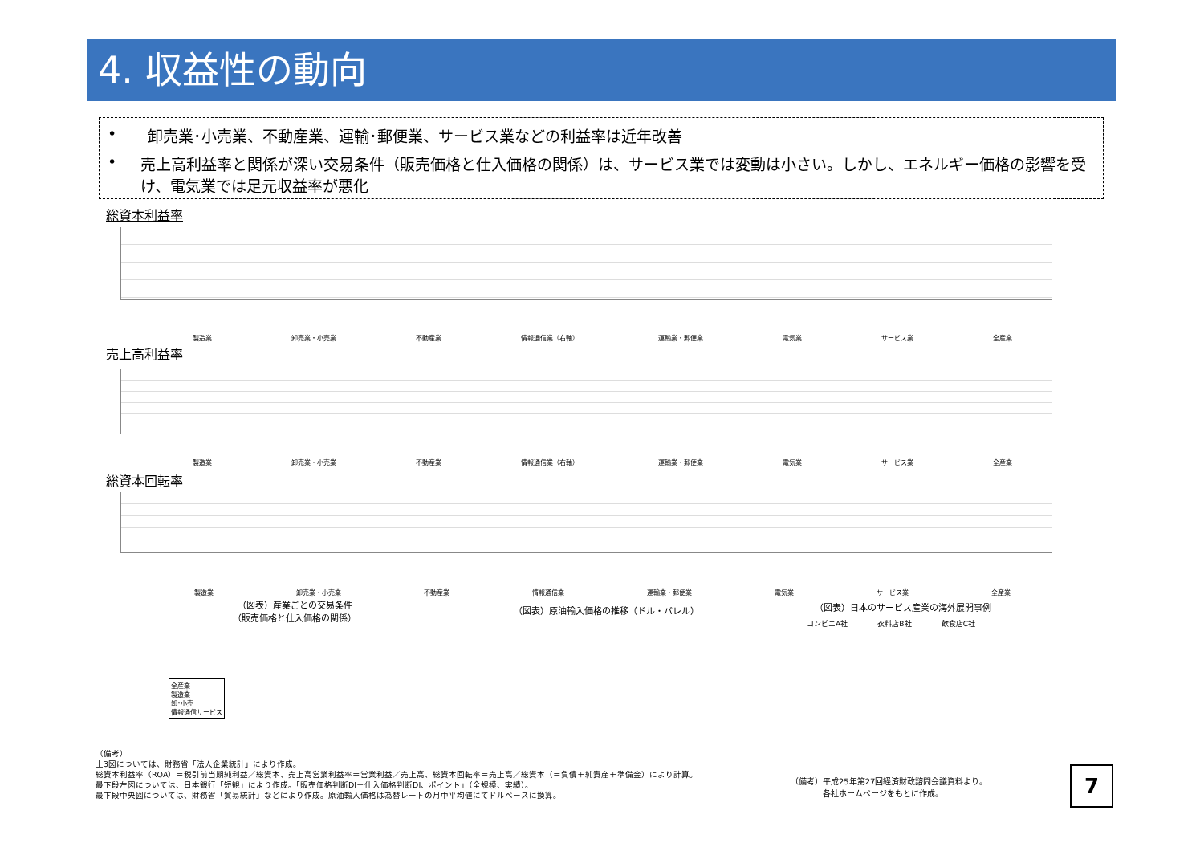4. 収益性の動向
• 卸売業･小売業、不動産業、運輸･郵便業、サービス業などの利益率は近年改善
• 売上高利益率と関係が深い交易条件（販売価格と仕入価格の関係）は、サービス業では変動は小さい。しかし、エネルギー価格の影響を受け、電気業では足元収益率が悪化
総資本利益率
製造業 卸売業・小売業 不動産業 情報通信業（右軸） 運輸業・郵便業 電気業 サービス業 全産業
売上高利益率
製造業 卸売業・小売業 不動産業 情報通信業（右軸） 運輸業・郵便業 電気業 サービス業 全産業
総資本回転率
製造業 卸売業・小売業 不動産業 情報通信業 運輸業・郵便業 電気業 サービス業 全産業
（図表）産業ごとの交易条件
（販売価格と仕入価格の関係）
全産業
製造業
卸･小売
情報通信サービス
（図表）原油輸入価格の推移（ドル・バレル）
（図表）日本のサービス産業の海外展開事例
コンビニA社 衣料店B社 飲食店C社
（備考）平成25年第27回経済財政諮問会議資料より。
　　　　各社ホームページをもとに作成。
（備考）
上3図については、財務省「法人企業統計」により作成。
総資本利益率（ROA）＝税引前当期純利益／総資本、売上高営業利益率＝営業利益／売上高、総資本回転率＝売上高／総資本（＝負債＋純資産＋準備金）により計算。
最下段左図については、日本銀行「短観」により作成。「販売価格判断DI－仕入価格判断DI、ポイント」（全規模、実績）。
最下段中央図については、財務省「貿易統計」などにより作成。原油輸入価格は為替レートの月中平均値にてドルベースに換算。
7